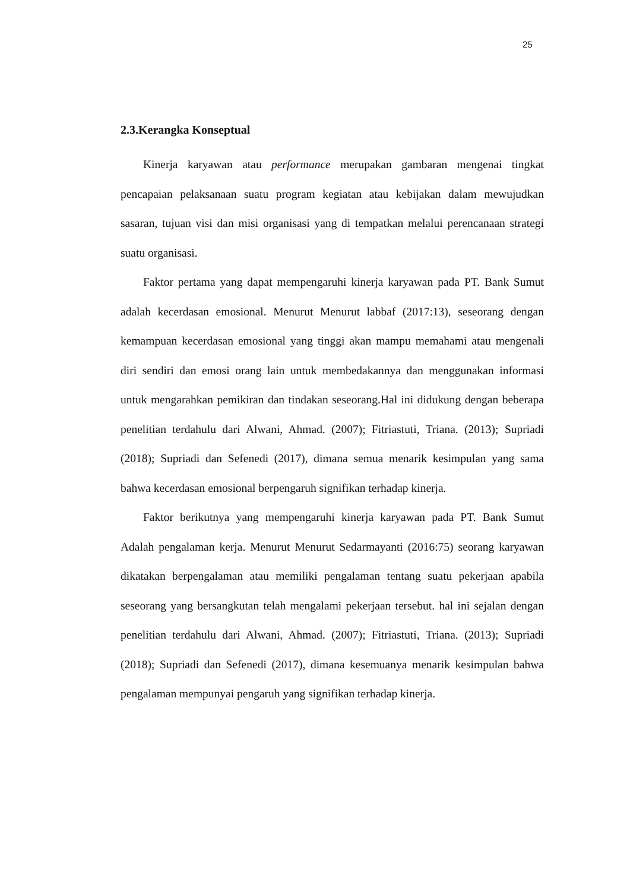25
2.3.Kerangka Konseptual
Kinerja karyawan atau performance merupakan gambaran mengenai tingkat pencapaian pelaksanaan suatu program kegiatan atau kebijakan dalam mewujudkan sasaran, tujuan visi dan misi organisasi yang di tempatkan melalui perencanaan strategi suatu organisasi.
Faktor pertama yang dapat mempengaruhi kinerja karyawan pada PT. Bank Sumut adalah kecerdasan emosional. Menurut Menurut labbaf (2017:13), seseorang dengan kemampuan kecerdasan emosional yang tinggi akan mampu memahami atau mengenali diri sendiri dan emosi orang lain untuk membedakannya dan menggunakan informasi untuk mengarahkan pemikiran dan tindakan seseorang.Hal ini didukung dengan beberapa penelitian terdahulu dari Alwani, Ahmad. (2007); Fitriastuti, Triana. (2013); Supriadi (2018); Supriadi dan Sefenedi (2017), dimana semua menarik kesimpulan yang sama bahwa kecerdasan emosional berpengaruh signifikan terhadap kinerja.
Faktor berikutnya yang mempengaruhi kinerja karyawan pada PT. Bank Sumut Adalah pengalaman kerja. Menurut Menurut Sedarmayanti (2016:75) seorang karyawan dikatakan berpengalaman atau memiliki pengalaman tentang suatu pekerjaan apabila seseorang yang bersangkutan telah mengalami pekerjaan tersebut. hal ini sejalan dengan penelitian terdahulu dari Alwani, Ahmad. (2007); Fitriastuti, Triana. (2013); Supriadi (2018); Supriadi dan Sefenedi (2017), dimana kesemuanya menarik kesimpulan bahwa pengalaman mempunyai pengaruh yang signifikan terhadap kinerja.